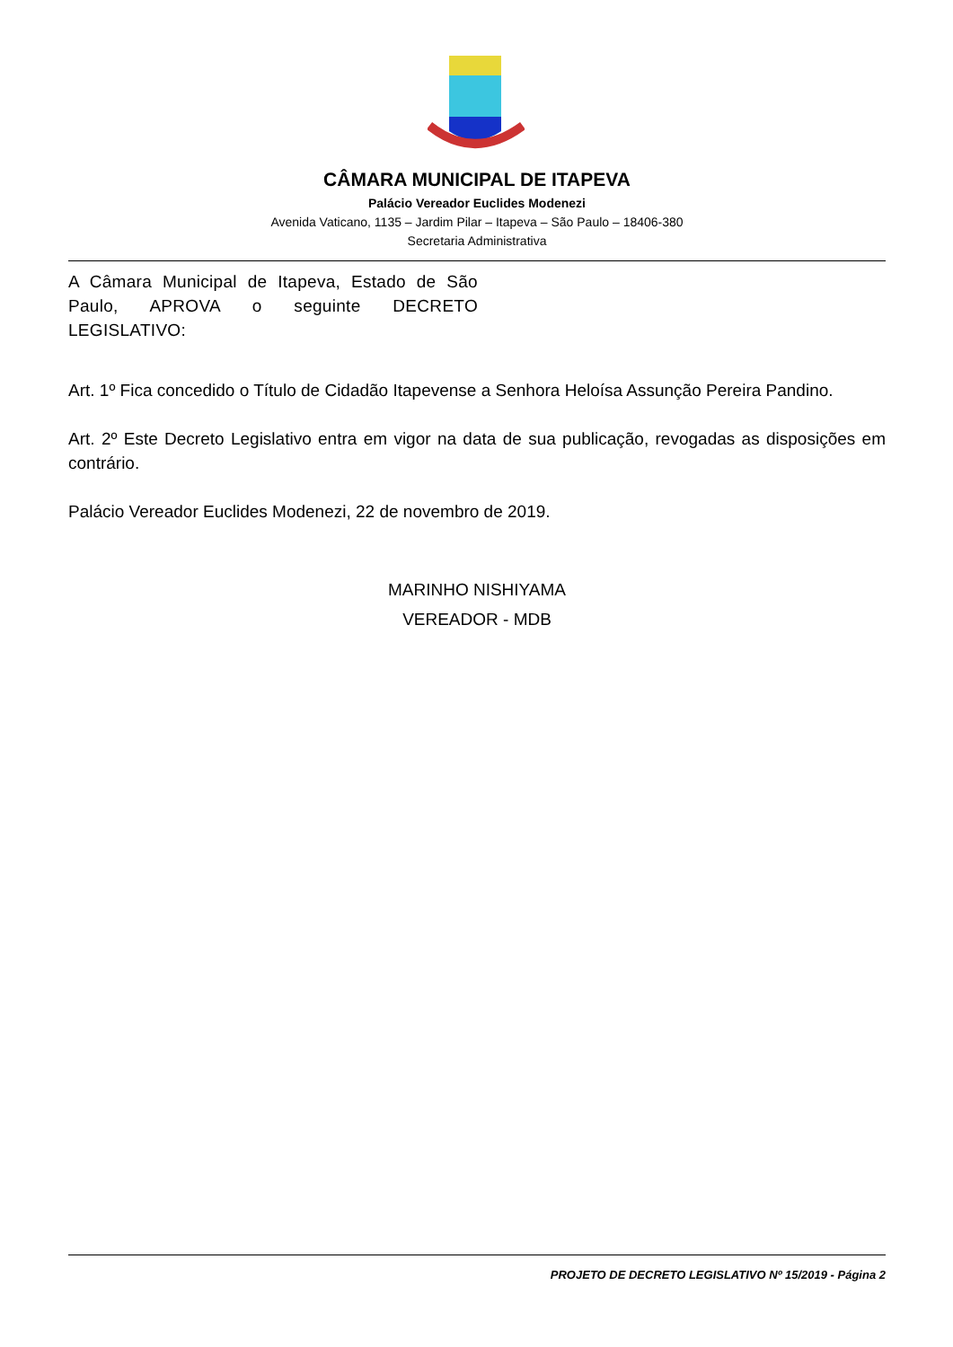CÂMARA MUNICIPAL DE ITAPEVA
Palácio Vereador Euclides Modenezi
Avenida Vaticano, 1135 – Jardim Pilar – Itapeva – São Paulo – 18406-380
Secretaria Administrativa
A Câmara Municipal de Itapeva, Estado de São Paulo, APROVA o seguinte DECRETO LEGISLATIVO:
Art. 1º Fica concedido o Título de Cidadão Itapevense a Senhora Heloísa Assunção Pereira Pandino.
Art. 2º Este Decreto Legislativo entra em vigor na data de sua publicação, revogadas as disposições em contrário.
Palácio Vereador Euclides Modenezi, 22 de novembro de 2019.
MARINHO NISHIYAMA
VEREADOR - MDB
PROJETO DE DECRETO LEGISLATIVO Nº 15/2019 - Página 2